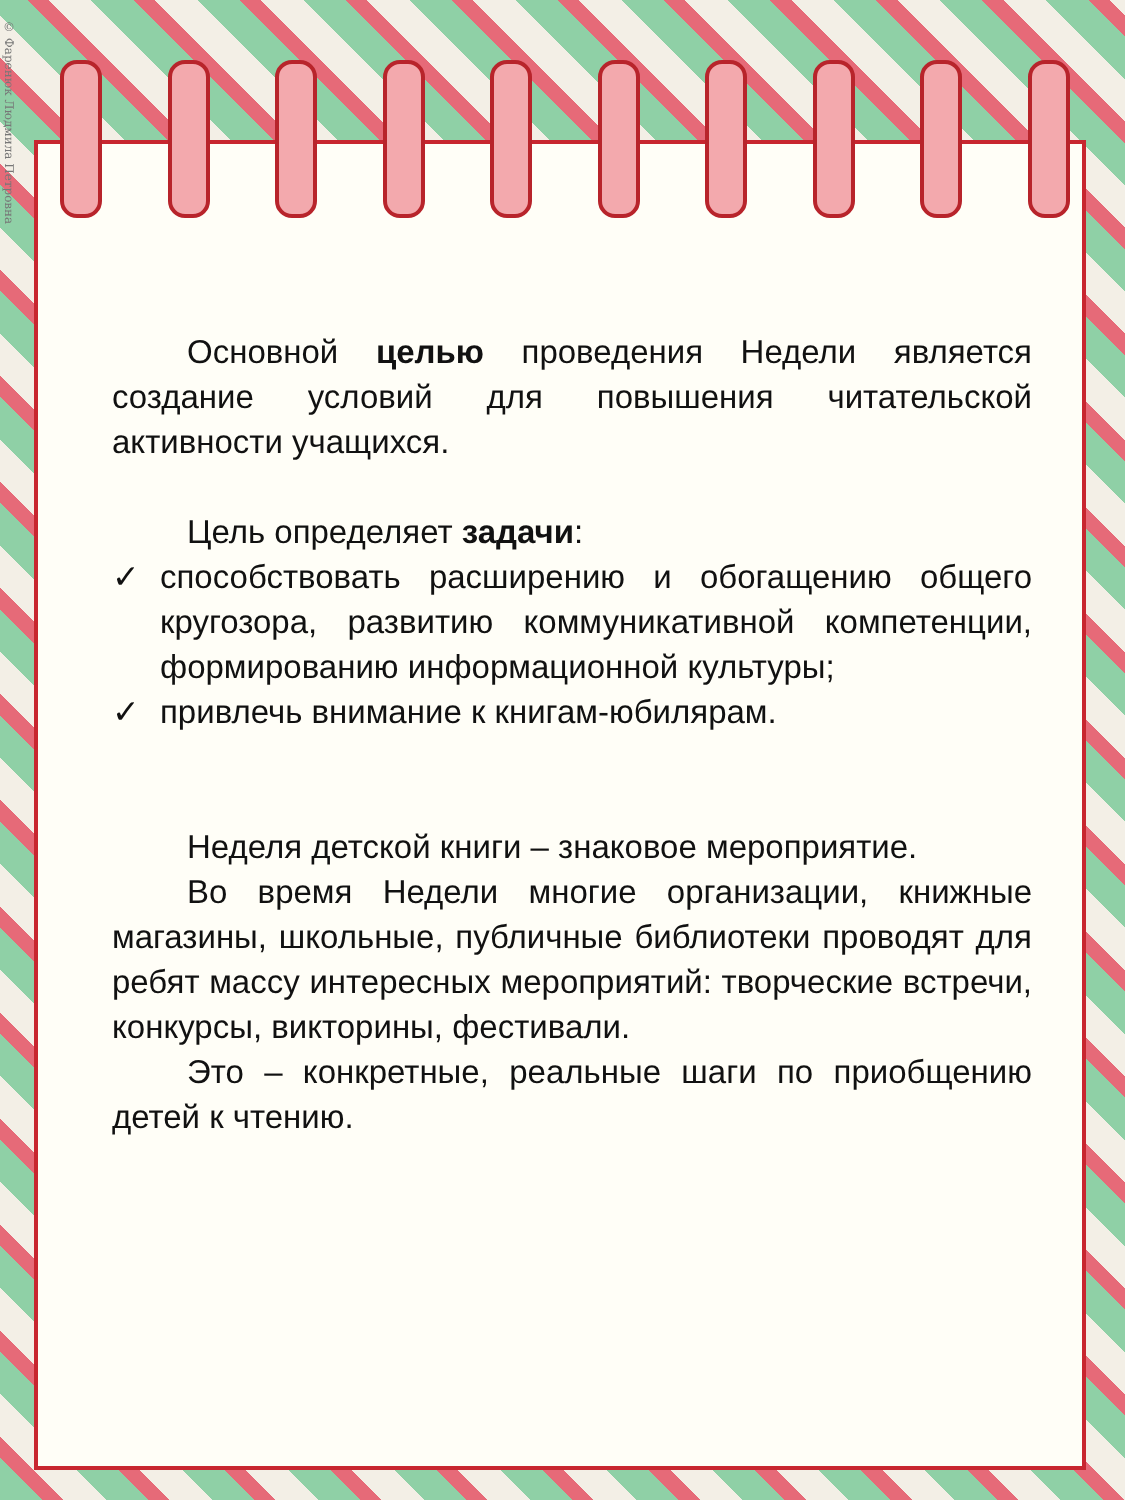© Фаренюк Людмила Петровна
Основной целью проведения Недели является создание условий для повышения читательской активности учащихся.
Цель определяет задачи:
✓ способствовать расширению и обогащению общего кругозора, развитию коммуникативной компетенции, формированию информационной культуры;
✓ привлечь внимание к книгам-юбилярам.
Неделя детской книги – знаковое мероприятие.
Во время Недели многие организации, книжные магазины, школьные, публичные библиотеки проводят для ребят массу интересных мероприятий: творческие встречи, конкурсы, викторины, фестивали.
Это – конкретные, реальные шаги по приобщению детей к чтению.